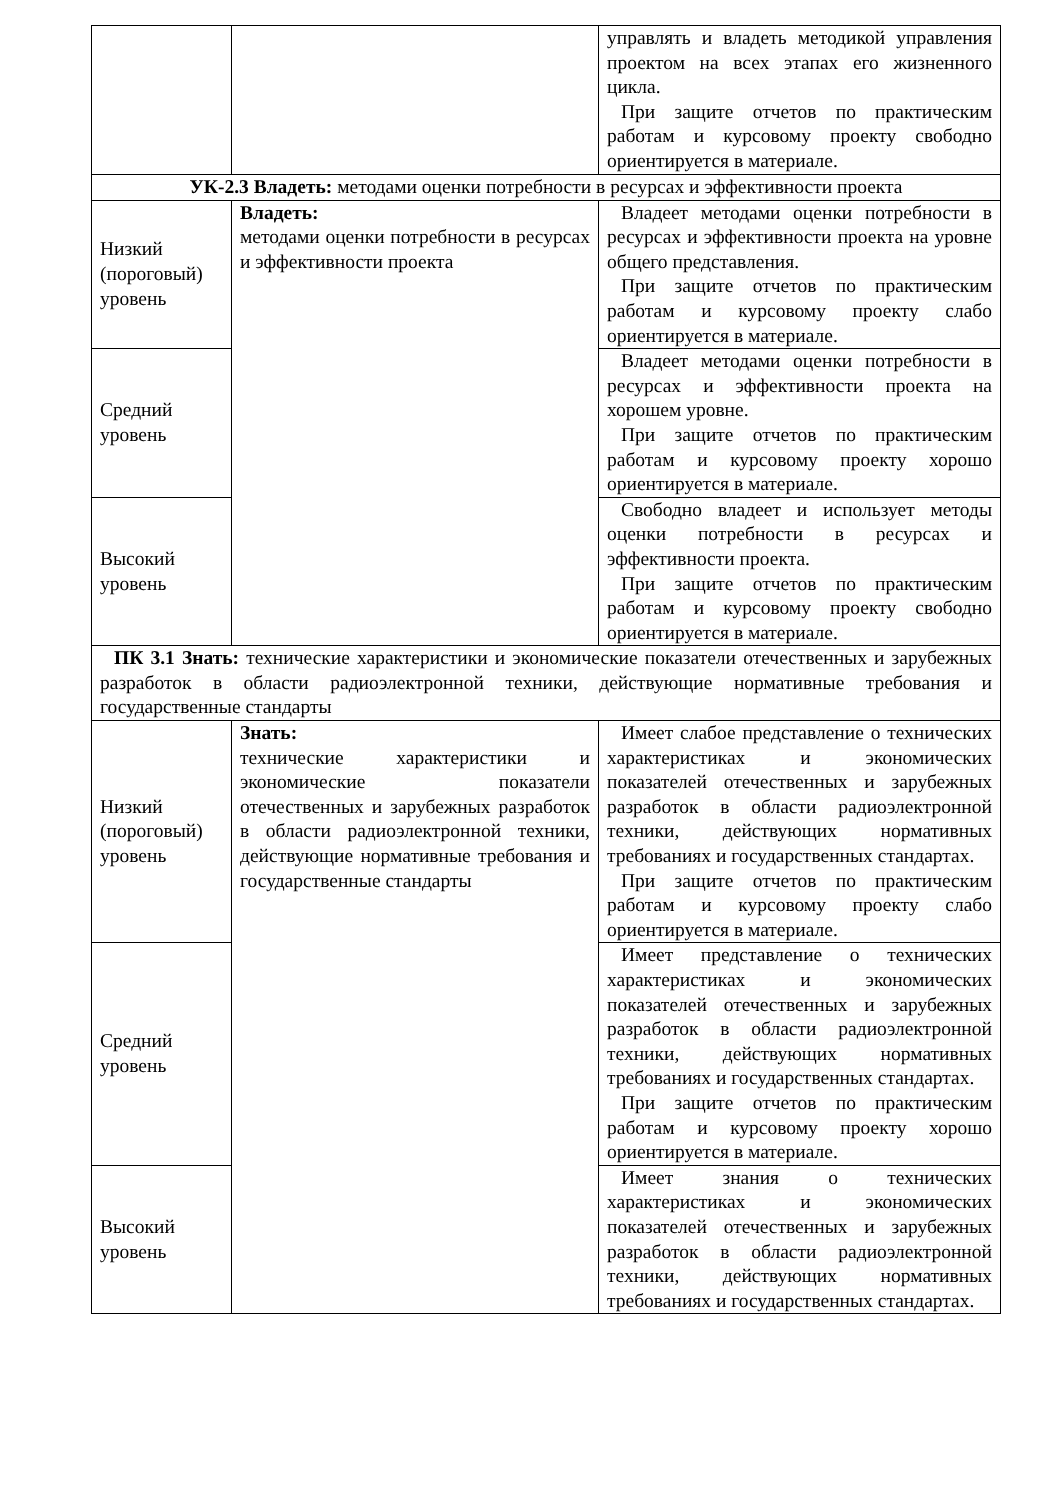| | | управлять и владеть методикой управления проектом на всех этапах его жизненного цикла. При защите отчетов по практическим работам и курсовому проекту свободно ориентируется в материале. |
| УК-2.3 Владеть: методами оценки потребности в ресурсах и эффективности проекта | | |
| Низкий (пороговый) уровень | Владеть: методами оценки потребности в ресурсах и эффективности проекта | Владеет методами оценки потребности в ресурсах и эффективности проекта на уровне общего представления. При защите отчетов по практическим работам и курсовому проекту слабо ориентируется в материале. |
| Средний уровень | | Владеет методами оценки потребности в ресурсах и эффективности проекта на хорошем уровне. При защите отчетов по практическим работам и курсовому проекту хорошо ориентируется в материале. |
| Высокий уровень | | Свободно владеет и использует методы оценки потребности в ресурсах и эффективности проекта. При защите отчетов по практическим работам и курсовому проекту свободно ориентируется в материале. |
| ПК 3.1 Знать: технические характеристики и экономические показатели отечественных и зарубежных разработок в области радиоэлектронной техники, действующие нормативные требования и государственные стандарты | | |
| Низкий (пороговый) уровень | Знать: технические характеристики и экономические показатели отечественных и зарубежных разработок в области радиоэлектронной техники, действующие нормативные требования и государственные стандарты | Имеет слабое представление о технических характеристиках и экономических показателей отечественных и зарубежных разработок в области радиоэлектронной техники, действующих нормативных требованиях и государственных стандартах. При защите отчетов по практическим работам и курсовому проекту слабо ориентируется в материале. |
| Средний уровень | | Имеет представление о технических характеристиках и экономических показателей отечественных и зарубежных разработок в области радиоэлектронной техники, действующих нормативных требованиях и государственных стандартах. При защите отчетов по практическим работам и курсовому проекту хорошо ориентируется в материале. |
| Высокий уровень | | Имеет знания о технических характеристиках и экономических показателей отечественных и зарубежных разработок в области радиоэлектронной техники, действующих нормативных требованиях и государственных стандартах. |